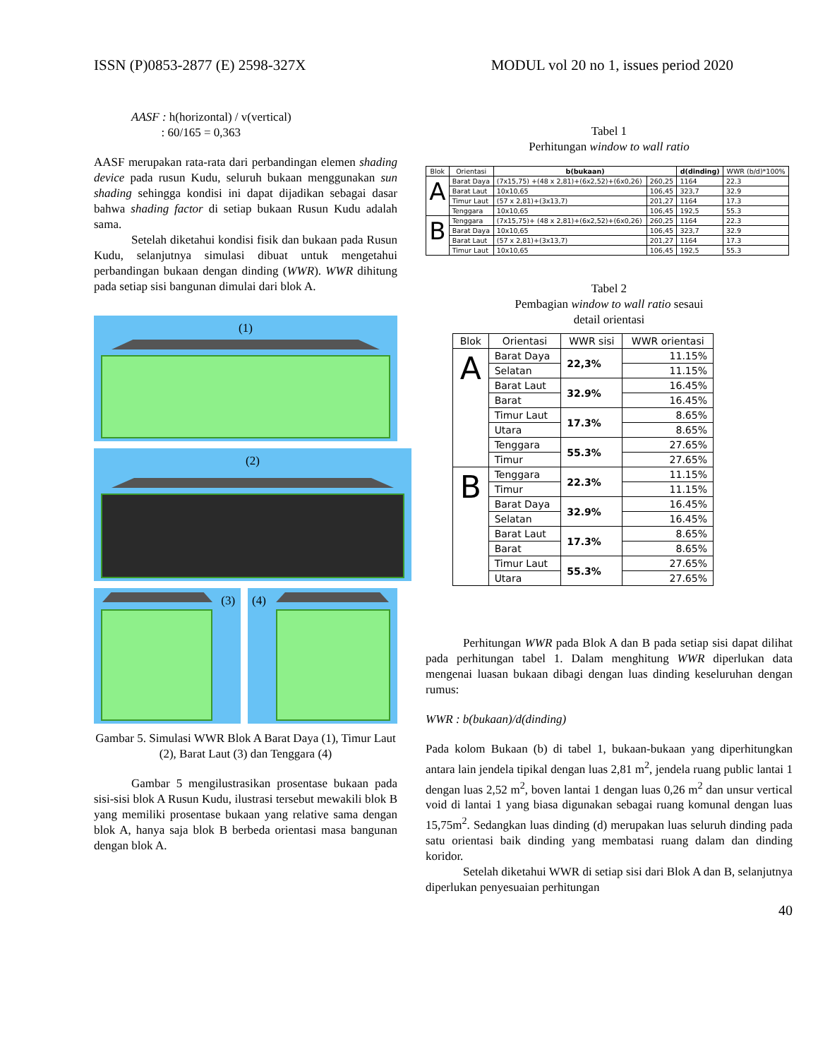ISSN (P)0853-2877 (E) 2598-327X MODUL vol 20 no 1, issues period 2020
AASF : h(horizontal) / v(vertical)
: 60/165 = 0,363
AASF merupakan rata-rata dari perbandingan elemen shading device pada rusun Kudu, seluruh bukaan menggunakan sun shading sehingga kondisi ini dapat dijadikan sebagai dasar bahwa shading factor di setiap bukaan Rusun Kudu adalah sama.
Setelah diketahui kondisi fisik dan bukaan pada Rusun Kudu, selanjutnya simulasi dibuat untuk mengetahui perbandingan bukaan dengan dinding (WWR). WWR dihitung pada setiap sisi bangunan dimulai dari blok A.
(1)
(2)
(3)
(4)
Gambar 5. Simulasi WWR Blok A Barat Daya (1), Timur Laut (2), Barat Laut (3) dan Tenggara (4)
Gambar 5 mengilustrasikan prosentase bukaan pada sisi-sisi blok A Rusun Kudu, ilustrasi tersebut mewakili blok B yang memiliki prosentase bukaan yang relative sama dengan blok A, hanya saja blok B berbeda orientasi masa bangunan dengan blok A.
Tabel 1
Perhitungan window to wall ratio
| Blok | Orientasi | b(bukaan) | | d(dinding) | WWR (b/d)*100% |
| --- | --- | --- | --- | --- | --- |
| A | Barat Daya | (7x15,75) +(48 x 2,81)+(6x2,52)+(6x0,26) | 260,25 | 1164 | 22.3 |
| | Barat Laut | 10x10,65 | 106,45 | 323,7 | 32.9 |
| | Timur Laut | (57 x 2,81)+(3x13,7) | 201,27 | 1164 | 17.3 |
| | Tenggara | 10x10,65 | 106,45 | 192,5 | 55.3 |
| B | Tenggara | (7x15,75)+ (48 x 2,81)+(6x2,52)+(6x0,26) | 260,25 | 1164 | 22.3 |
| | Barat Daya | 10x10,65 | 106,45 | 323,7 | 32.9 |
| | Barat Laut | (57 x 2,81)+(3x13,7) | 201,27 | 1164 | 17.3 |
| | Timur Laut | 10x10,65 | 106,45 | 192,5 | 55.3 |
Tabel 2
Pembagian window to wall ratio sesaui
detail orientasi
| Blok | Orientasi | WWR sisi | WWR orientasi |
| --- | --- | --- | --- |
| A | Barat Daya | 22,3% | 11.15% |
| | Selatan | | 11.15% |
| | Barat Laut | 32.9% | 16.45% |
| | Barat | | 16.45% |
| | Timur Laut | 17.3% | 8.65% |
| | Utara | | 8.65% |
| | Tenggara | 55.3% | 27.65% |
| | Timur | | 27.65% |
| B | Tenggara | 22.3% | 11.15% |
| | Timur | | 11.15% |
| | Barat Daya | 32.9% | 16.45% |
| | Selatan | | 16.45% |
| | Barat Laut | 17.3% | 8.65% |
| | Barat | | 8.65% |
| | Timur Laut | 55.3% | 27.65% |
| | Utara | | 27.65% |
Perhitungan WWR pada Blok A dan B pada setiap sisi dapat dilihat pada perhitungan tabel 1. Dalam menghitung WWR diperlukan data mengenai luasan bukaan dibagi dengan luas dinding keseluruhan dengan rumus:
WWR : b(bukaan)/d(dinding)
Pada kolom Bukaan (b) di tabel 1, bukaan-bukaan yang diperhitungkan antara lain jendela tipikal dengan luas 2,81 m<sup>2</sup>, jendela ruang public lantai 1 dengan luas 2,52 m<sup>2</sup>, boven lantai 1 dengan luas 0,26 m<sup>2</sup> dan unsur vertical void di lantai 1 yang biasa digunakan sebagai ruang komunal dengan luas 15,75m<sup>2</sup>. Sedangkan luas dinding (d) merupakan luas seluruh dinding pada satu orientasi baik dinding yang membatasi ruang dalam dan dinding koridor.
Setelah diketahui WWR di setiap sisi dari Blok A dan B, selanjutnya diperlukan penyesuaian perhitungan
40